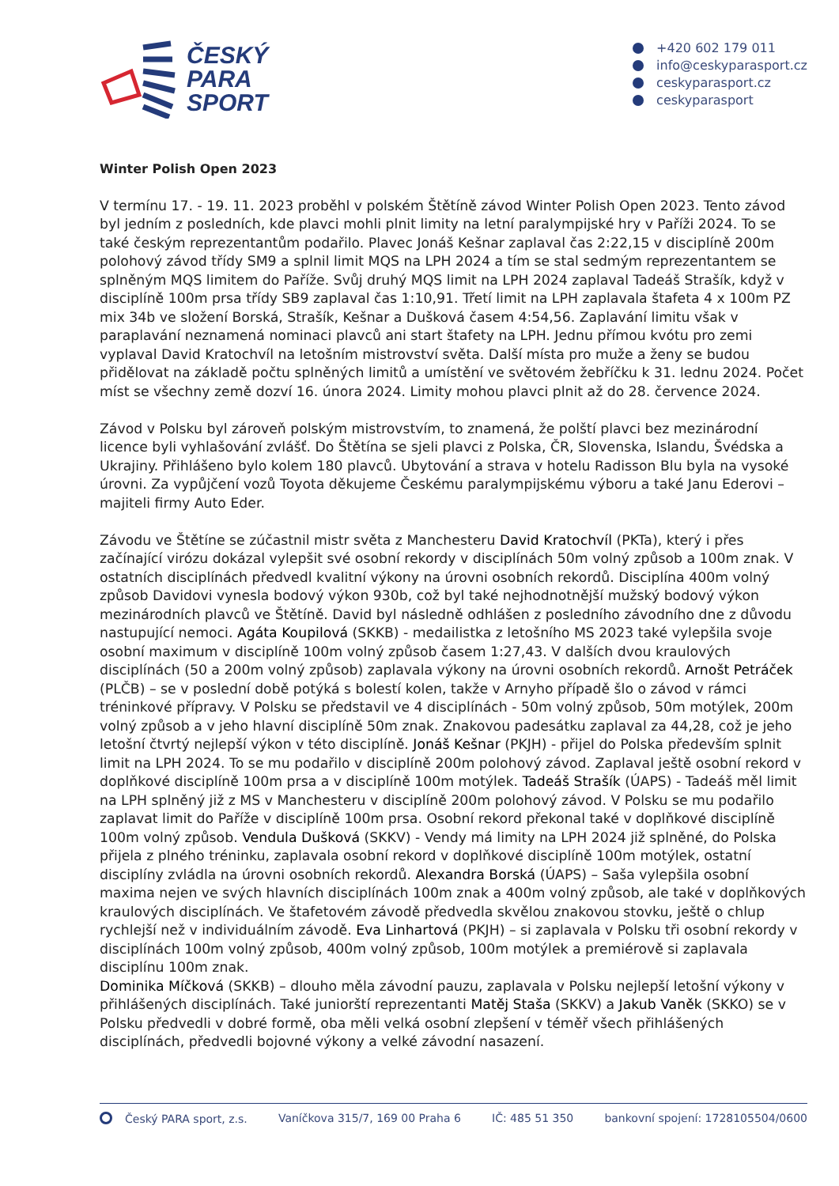ČESKÝ
PARA
SPORT
+420 602 179 011
info@ceskyparasport.cz
ceskyparasport.cz
ceskyparasport
Winter Polish Open 2023
V termínu 17. - 19. 11. 2023 proběhl v polském Štětíně závod Winter Polish Open 2023. Tento závod byl jedním z posledních, kde plavci mohli plnit limity na letní paralympijské hry v Paříži 2024. To se také českým reprezentantům podařilo. Plavec Jonáš Kešnar zaplaval čas 2:22,15 v disciplíně 200m polohový závod třídy SM9 a splnil limit MQS na LPH 2024 a tím se stal sedmým reprezentantem se splněným MQS limitem do Paříže. Svůj druhý MQS limit na LPH 2024 zaplaval Tadeáš Strašík, když v disciplíně 100m prsa třídy SB9 zaplaval čas 1:10,91. Třetí limit na LPH zaplavala štafeta 4 x 100m PZ mix 34b ve složení Borská, Strašík, Kešnar a Dušková časem 4:54,56. Zaplavání limitu však v paraplavání neznamená nominaci plavců ani start štafety na LPH. Jednu přímou kvótu pro zemi vyplaval David Kratochvíl na letošním mistrovství světa. Další místa pro muže a ženy se budou přidělovat na základě počtu splněných limitů a umístění ve světovém žebříčku k 31. lednu 2024. Počet míst se všechny země dozví 16. února 2024. Limity mohou plavci plnit až do 28. července 2024.
Závod v Polsku byl zároveň polským mistrovstvím, to znamená, že polští plavci bez mezinárodní licence byli vyhlašování zvlášť. Do Štětína se sjeli plavci z Polska, ČR, Slovenska, Islandu, Švédska a Ukrajiny. Přihlášeno bylo kolem 180 plavců. Ubytování a strava v hotelu Radisson Blu byla na vysoké úrovni. Za vypůjčení vozů Toyota děkujeme Českému paralympijskému výboru a také Janu Ederovi – majiteli firmy Auto Eder.
Závodu ve Štětíne se zúčastnil mistr světa z Manchesteru David Kratochvíl (PKTa), který i přes začínající virózu dokázal vylepšit své osobní rekordy v disciplínách 50m volný způsob a 100m znak. V ostatních disciplínách předvedl kvalitní výkony na úrovni osobních rekordů. Disciplína 400m volný způsob Davidovi vynesla bodový výkon 930b, což byl také nejhodnotnější mužský bodový výkon mezinárodních plavců ve Štětíně. David byl následně odhlášen z posledního závodního dne z důvodu nastupující nemoci. Agáta Koupilová (SKKB) - medailistka z letošního MS 2023 také vylepšila svoje osobní maximum v disciplíně 100m volný způsob časem 1:27,43. V dalších dvou kraulových disciplínách (50 a 200m volný způsob) zaplavala výkony na úrovni osobních rekordů. Arnošt Petráček (PLČB) – se v poslední době potýká s bolestí kolen, takže v Arnyho případě šlo o závod v rámci tréninkové přípravy. V Polsku se představil ve 4 disciplínách - 50m volný způsob, 50m motýlek, 200m volný způsob a v jeho hlavní disciplíně 50m znak. Znakovou padesátku zaplaval za 44,28, což je jeho letošní čtvrtý nejlepší výkon v této disciplíně. Jonáš Kešnar (PKJH) - přijel do Polska především splnit limit na LPH 2024. To se mu podařilo v disciplíně 200m polohový závod. Zaplaval ještě osobní rekord v doplňkové disciplíně 100m prsa a v disciplíně 100m motýlek. Tadeáš Strašík (ÚAPS) - Tadeáš měl limit na LPH splněný již z MS v Manchesteru v disciplíně 200m polohový závod. V Polsku se mu podařilo zaplavat limit do Paříže v disciplíně 100m prsa. Osobní rekord překonal také v doplňkové disciplíně 100m volný způsob. Vendula Dušková (SKKV) - Vendy má limity na LPH 2024 již splněné, do Polska přijela z plného tréninku, zaplavala osobní rekord v doplňkové disciplíně 100m motýlek, ostatní disciplíny zvládla na úrovni osobních rekordů. Alexandra Borská (ÚAPS) – Saša vylepšila osobní maxima nejen ve svých hlavních disciplínách 100m znak a 400m volný způsob, ale také v doplňkových kraulových disciplínách. Ve štafetovém závodě předvedla skvělou znakovou stovku, ještě o chlup rychlejší než v individuálním závodě. Eva Linhartová (PKJH) – si zaplavala v Polsku tři osobní rekordy v disciplínách 100m volný způsob, 400m volný způsob, 100m motýlek a premiérově si zaplavala disciplínu 100m znak.
Dominika Míčková (SKKB) – dlouho měla závodní pauzu, zaplavala v Polsku nejlepší letošní výkony v přihlášených disciplínách. Také juniorští reprezentanti Matěj Staša (SKKV) a Jakub Vaněk (SKKO) se v Polsku předvedli v dobré formě, oba měli velká osobní zlepšení v téměř všech přihlášených disciplínách, předvedli bojovné výkony a velké závodní nasazení.
Český PARA sport, z.s. Vaníčkova 315/7, 169 00 Praha 6 IČ: 485 51 350 bankovní spojení: 1728105504/0600